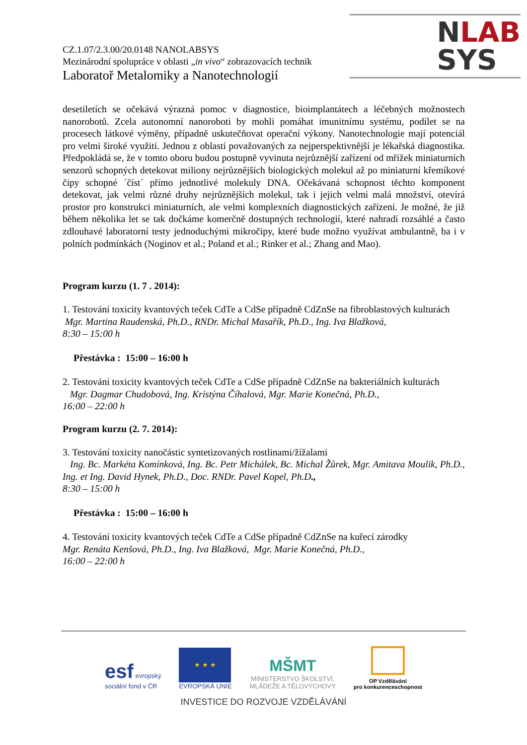NLAB
SYS
CZ.1.07/2.3.00/20.0148 NANOLABSYS
Mezinárodní spolupráce v oblasti „in vivo“ zobrazovacích technik
Laboratoř Metalomiky a Nanotechnologií
desetiletích se očekává výrazná pomoc v diagnostice, bioimplantátech a léčebných možnostech nanorobotů. Zcela autonomní nanoroboti by mohli pomáhat imunitnímu systému, podílet se na procesech látkové výměny, případně uskutečňovat operační výkony. Nanotechnologie mají potenciál pro velmi široké využití. Jednou z oblastí považovaných za nejperspektivnější je lékařská diagnostika. Předpokládá se, že v tomto oboru budou postupně vyvinuta nejrůznější zařízení od mřížek miniaturních senzorů schopných detekovat miliony nejrůznějších biologických molekul až po miniaturní křemíkové čipy schopné ´číst´ přímo jednotlivé molekuly DNA. Očekávaná schopnost těchto komponent detekovat, jak velmi různé druhy nejrůznějších molekul, tak i jejich velmi malá množství, otevírá prostor pro konstrukci miniaturních, ale velmi komplexních diagnostických zařízení. Je možné, že již během několika let se tak dočkáme komerčně dostupných technologií, které nahradí rozsáhlé a často zdlouhavé laboratorní testy jednoduchými mikročipy, které bude možno využívat ambulantně, ba i v polních podmínkách (Noginov et al.; Poland et al.; Rinker et al.; Zhang and Mao).
Program kurzu (1. 7 . 2014):
1. Testování toxicity kvantových teček CdTe a CdSe případně CdZnSe na fibroblastových kulturách
Mgr. Martina Raudenská, Ph.D., RNDr. Michal Masařík, Ph.D., Ing. Iva Blažková,
8:30 – 15:00 h
Přestávka : 15:00 – 16:00 h
2. Testování toxicity kvantových teček CdTe a CdSe případně CdZnSe na bakteriálních kulturách
Mgr. Dagmar Chudobová, Ing. Kristýna Číhalová, Mgr. Marie Konečná, Ph.D.,
16:00 – 22:00 h
Program kurzu (2. 7. 2014):
3. Testování toxicity nanočástic syntetizovaných rostlinami/žížalami
Ing. Bc. Markéta Komínková, Ing. Bc. Petr Michálek, Bc. Michal Žůrek, Mgr. Amitava Moulik, Ph.D., Ing. et Ing. David Hynek, Ph.D., Doc. RNDr. Pavel Kopel, Ph.D.,
8:30 – 15:00 h
Přestávka : 15:00 – 16:00 h
4. Testování toxicity kvantových teček CdTe a CdSe případně CdZnSe na kuřecí zárodky
Mgr. Renáta Kenšová, Ph.D., Ing. Iva Blažková, Mgr. Marie Konečná, Ph.D.,
16:00 – 22:00 h
esf evropský
sociální fond v ČR
★ ★ ★
EVROPSKÁ UNIE
MŠMT
MINISTERSTVO ŠKOLSTVÍ,
MLÁDEŽE A TĚLOVÝCHOVY
OP Vzdělávání
pro konkurenceschopnost
INVESTICE DO ROZVOJE VZDĚLÁVÁNÍ